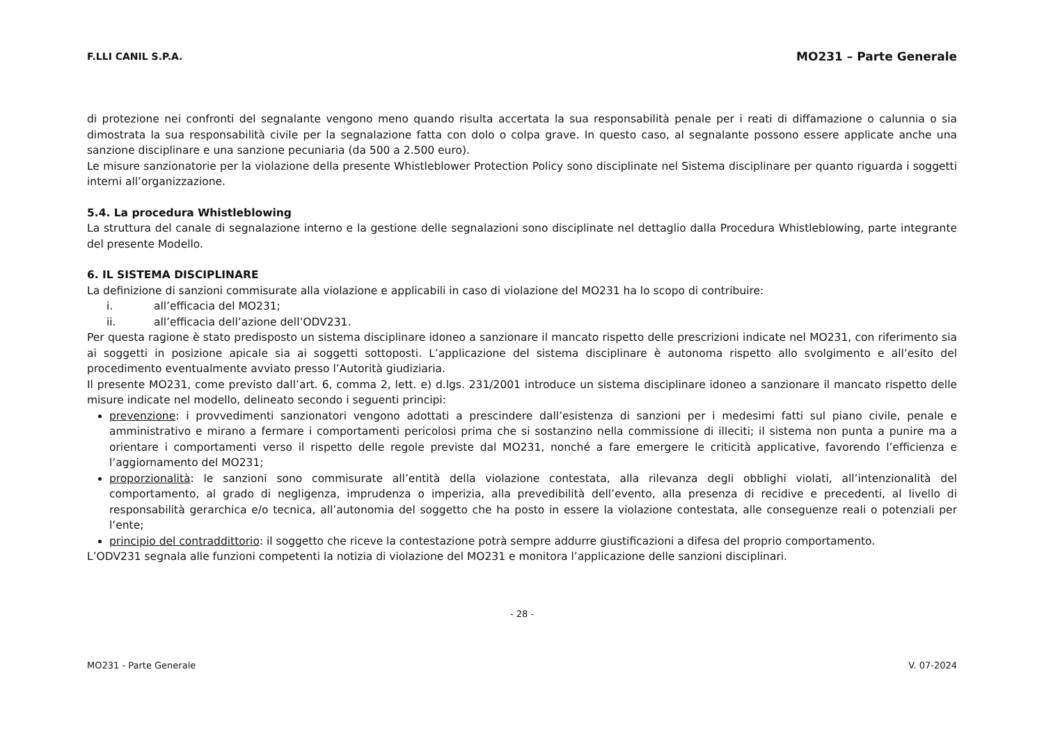F.LLI CANIL S.P.A. MO231 – Parte Generale
di protezione nei confronti del segnalante vengono meno quando risulta accertata la sua responsabilità penale per i reati di diffamazione o calunnia o sia dimostrata la sua responsabilità civile per la segnalazione fatta con dolo o colpa grave. In questo caso, al segnalante possono essere applicate anche una sanzione disciplinare e una sanzione pecuniaria (da 500 a 2.500 euro).
Le misure sanzionatorie per la violazione della presente Whistleblower Protection Policy sono disciplinate nel Sistema disciplinare per quanto riguarda i soggetti interni all’organizzazione.
5.4. La procedura Whistleblowing
La struttura del canale di segnalazione interno e la gestione delle segnalazioni sono disciplinate nel dettaglio dalla Procedura Whistleblowing, parte integrante del presente Modello.
6. IL SISTEMA DISCIPLINARE
La definizione di sanzioni commisurate alla violazione e applicabili in caso di violazione del MO231 ha lo scopo di contribuire:
i. all’efficacia del MO231;
ii. all’efficacia dell’azione dell’ODV231.
Per questa ragione è stato predisposto un sistema disciplinare idoneo a sanzionare il mancato rispetto delle prescrizioni indicate nel MO231, con riferimento sia ai soggetti in posizione apicale sia ai soggetti sottoposti. L’applicazione del sistema disciplinare è autonoma rispetto allo svolgimento e all’esito del procedimento eventualmente avviato presso l’Autorità giudiziaria.
Il presente MO231, come previsto dall’art. 6, comma 2, lett. e) d.lgs. 231/2001 introduce un sistema disciplinare idoneo a sanzionare il mancato rispetto delle misure indicate nel modello, delineato secondo i seguenti principi:
prevenzione: i provvedimenti sanzionatori vengono adottati a prescindere dall’esistenza di sanzioni per i medesimi fatti sul piano civile, penale e amministrativo e mirano a fermare i comportamenti pericolosi prima che si sostanzino nella commissione di illeciti; il sistema non punta a punire ma a orientare i comportamenti verso il rispetto delle regole previste dal MO231, nonché a fare emergere le criticità applicative, favorendo l’efficienza e l’aggiornamento del MO231;
proporzionalità: le sanzioni sono commisurate all’entità della violazione contestata, alla rilevanza degli obblighi violati, all’intenzionalità del comportamento, al grado di negligenza, imprudenza o imperizia, alla prevedibilità dell’evento, alla presenza di recidive e precedenti, al livello di responsabilità gerarchica e/o tecnica, all’autonomia del soggetto che ha posto in essere la violazione contestata, alle conseguenze reali o potenziali per l’ente;
principio del contraddittorio: il soggetto che riceve la contestazione potrà sempre addurre giustificazioni a difesa del proprio comportamento.
L’ODV231 segnala alle funzioni competenti la notizia di violazione del MO231 e monitora l’applicazione delle sanzioni disciplinari.
- 28 -
MO231 - Parte Generale V. 07-2024